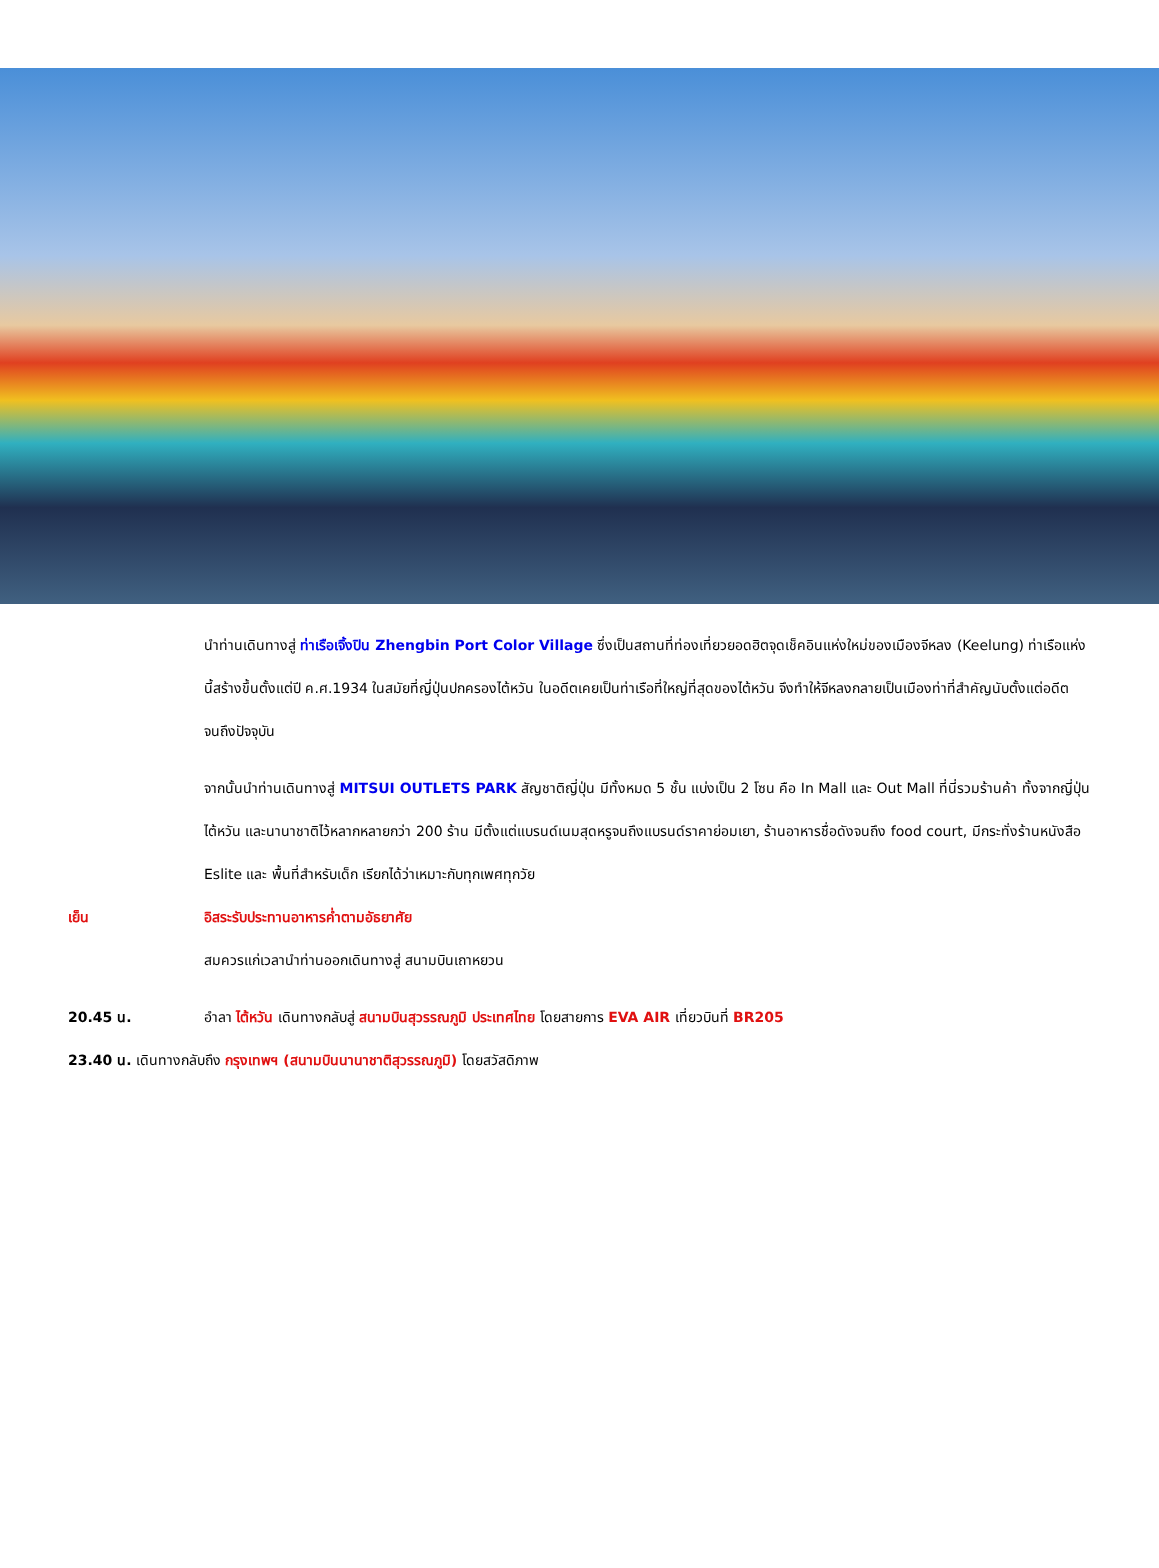นำท่านเดินทางสู่ ท่าเรือเจิ้งปิน Zhengbin Port Color Village ซึ่งเป็นสถานที่ท่องเที่ยวยอดฮิตจุดเช็คอินแห่งใหม่ของเมืองจีหลง (Keelung) ท่าเรือแห่งนี้สร้างขึ้นตั้งแต่ปี ค.ศ.1934 ในสมัยที่ญี่ปุ่นปกครองไต้หวัน ในอดีตเคยเป็นท่าเรือที่ใหญ่ที่สุดของไต้หวัน จึงทำให้จีหลงกลายเป็นเมืองท่าที่สำคัญนับตั้งแต่อดีตจนถึงปัจจุบัน
จากนั้นนำท่านเดินทางสู่ MITSUI OUTLETS PARK สัญชาติญี่ปุ่น มีทั้งหมด 5 ชั้น แบ่งเป็น 2 โซน คือ In Mall และ Out Mall ที่นี่รวมร้านค้า ทั้งจากญี่ปุ่น ไต้หวัน และนานาชาติไว้หลากหลายกว่า 200 ร้าน มีตั้งแต่แบรนด์เนมสุดหรูจนถึงแบรนด์ราคาย่อมเยา, ร้านอาหารชื่อดังจนถึง food court, มีกระทั่งร้านหนังสือ Eslite และ พื้นที่สำหรับเด็ก เรียกได้ว่าเหมาะกับทุกเพศทุกวัย
เย็น อิสระรับประทานอาหารค่ำตามอัธยาศัย
สมควรแก่เวลานำท่านออกเดินทางสู่ สนามบินเถาหยวน
20.45 น. อำลา ไต้หวัน เดินทางกลับสู่ สนามบินสุวรรณภูมิ ประเทศไทย โดยสายการ EVA AIR เที่ยวบินที่ BR205
23.40 น. เดินทางกลับถึง กรุงเทพฯ (สนามบินนานาชาติสุวรรณภูมิ) โดยสวัสดิภาพ